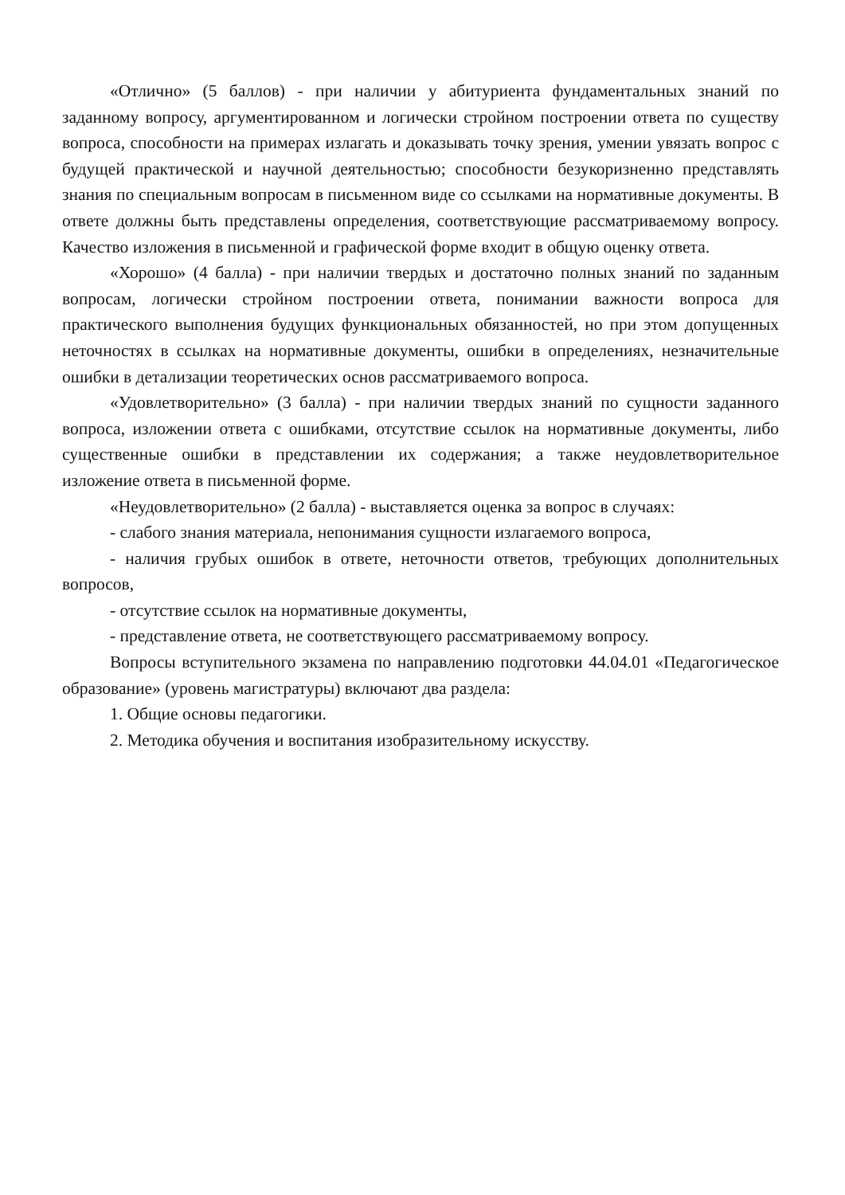«Отлично» (5 баллов) - при наличии у абитуриента фундаментальных знаний по заданному вопросу, аргументированном и логически стройном построении ответа по существу вопроса, способности на примерах излагать и доказывать точку зрения, умении увязать вопрос с будущей практической и научной деятельностью; способности безукоризненно представлять знания по специальным вопросам в письменном виде со ссылками на нормативные документы. В ответе должны быть представлены определения, соответствующие рассматриваемому вопросу. Качество изложения в письменной и графической форме входит в общую оценку ответа.
«Хорошо» (4 балла) - при наличии твердых и достаточно полных знаний по заданным вопросам, логически стройном построении ответа, понимании важности вопроса для практического выполнения будущих функциональных обязанностей, но при этом допущенных неточностях в ссылках на нормативные документы, ошибки в определениях, незначительные ошибки в детализации теоретических основ рассматриваемого вопроса.
«Удовлетворительно» (3 балла) - при наличии твердых знаний по сущности заданного вопроса, изложении ответа с ошибками, отсутствие ссылок на нормативные документы, либо существенные ошибки в представлении их содержания; а также неудовлетворительное изложение ответа в письменной форме.
«Неудовлетворительно» (2 балла) - выставляется оценка за вопрос в случаях:
- слабого знания материала, непонимания сущности излагаемого вопроса,
- наличия грубых ошибок в ответе, неточности ответов, требующих дополнительных вопросов,
- отсутствие ссылок на нормативные документы,
- представление ответа, не соответствующего рассматриваемому вопросу.
Вопросы вступительного экзамена по направлению подготовки 44.04.01 «Педагогическое образование» (уровень магистратуры) включают два раздела:
1. Общие основы педагогики.
2. Методика обучения и воспитания изобразительному искусству.